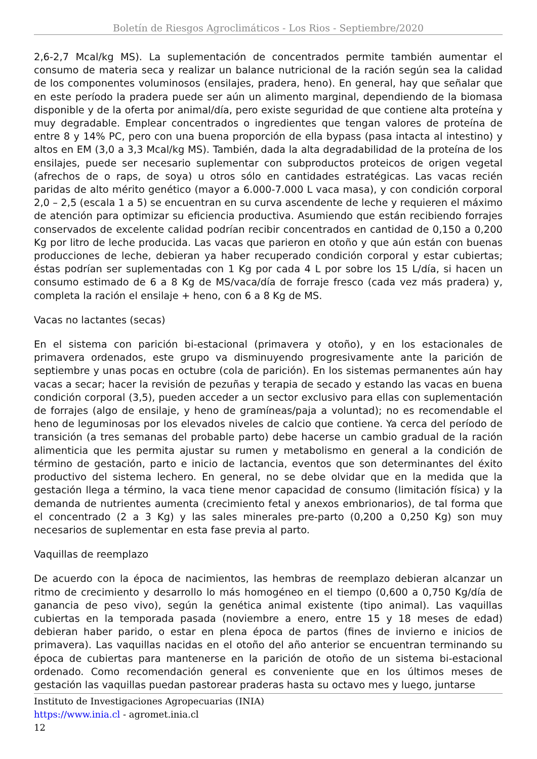Boletín de Riesgos Agroclimáticos - Los Rios - Septiembre/2020
2,6-2,7 Mcal/kg MS). La suplementación de concentrados permite también aumentar el consumo de materia seca y realizar un balance nutricional de la ración según sea la calidad de los componentes voluminosos (ensilajes, pradera, heno). En general, hay que señalar que en este período la pradera puede ser aún un alimento marginal, dependiendo de la biomasa disponible y de la oferta por animal/día, pero existe seguridad de que contiene alta proteína y muy degradable. Emplear concentrados o ingredientes que tengan valores de proteína de entre 8 y 14% PC, pero con una buena proporción de ella bypass (pasa intacta al intestino) y altos en EM (3,0 a 3,3 Mcal/kg MS). También, dada la alta degradabilidad de la proteína de los ensilajes, puede ser necesario suplementar con subproductos proteicos de origen vegetal (afrechos de o raps, de soya) u otros sólo en cantidades estratégicas. Las vacas recién paridas de alto mérito genético (mayor a 6.000-7.000 L vaca masa), y con condición corporal 2,0 – 2,5 (escala 1 a 5) se encuentran en su curva ascendente de leche y requieren el máximo de atención para optimizar su eficiencia productiva. Asumiendo que están recibiendo forrajes conservados de excelente calidad podrían recibir concentrados en cantidad de 0,150 a 0,200 Kg por litro de leche producida. Las vacas que parieron en otoño y que aún están con buenas producciones de leche, debieran ya haber recuperado condición corporal y estar cubiertas; éstas podrían ser suplementadas con 1 Kg por cada 4 L por sobre los 15 L/día, si hacen un consumo estimado de 6 a 8 Kg de MS/vaca/día de forraje fresco (cada vez más pradera) y, completa la ración el ensilaje + heno, con 6 a 8 Kg de MS.
Vacas no lactantes (secas)
En el sistema con parición bi-estacional (primavera y otoño), y en los estacionales de primavera ordenados, este grupo va disminuyendo progresivamente ante la parición de septiembre y unas pocas en octubre (cola de parición). En los sistemas permanentes aún hay vacas a secar; hacer la revisión de pezuñas y terapia de secado y estando las vacas en buena condición corporal (3,5), pueden acceder a un sector exclusivo para ellas con suplementación de forrajes (algo de ensilaje, y heno de gramíneas/paja a voluntad); no es recomendable el heno de leguminosas por los elevados niveles de calcio que contiene. Ya cerca del período de transición (a tres semanas del probable parto) debe hacerse un cambio gradual de la ración alimenticia que les permita ajustar su rumen y metabolismo en general a la condición de término de gestación, parto e inicio de lactancia, eventos que son determinantes del éxito productivo del sistema lechero. En general, no se debe olvidar que en la medida que la gestación llega a término, la vaca tiene menor capacidad de consumo (limitación física) y la demanda de nutrientes aumenta (crecimiento fetal y anexos embrionarios), de tal forma que el concentrado (2 a 3 Kg) y las sales minerales pre-parto (0,200 a 0,250 Kg) son muy necesarios de suplementar en esta fase previa al parto.
Vaquillas de reemplazo
De acuerdo con la época de nacimientos, las hembras de reemplazo debieran alcanzar un ritmo de crecimiento y desarrollo lo más homogéneo en el tiempo (0,600 a 0,750 Kg/día de ganancia de peso vivo), según la genética animal existente (tipo animal). Las vaquillas cubiertas en la temporada pasada (noviembre a enero, entre 15 y 18 meses de edad) debieran haber parido, o estar en plena época de partos (fines de invierno e inicios de primavera). Las vaquillas nacidas en el otoño del año anterior se encuentran terminando su época de cubiertas para mantenerse en la parición de otoño de un sistema bi-estacional ordenado. Como recomendación general es conveniente que en los últimos meses de gestación las vaquillas puedan pastorear praderas hasta su octavo mes y luego, juntarse
Instituto de Investigaciones Agropecuarias (INIA)
https://www.inia.cl - agromet.inia.cl
12